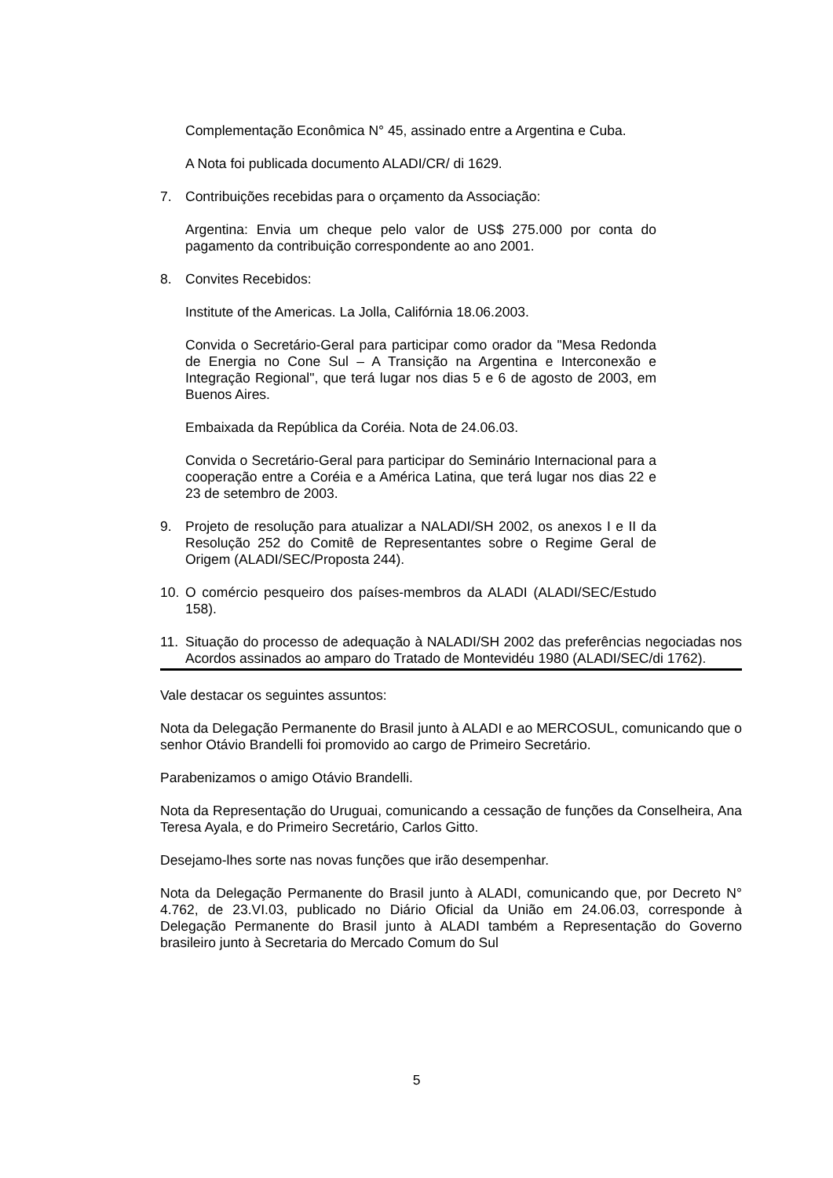Complementação Econômica N° 45, assinado entre a Argentina e Cuba.
A Nota foi publicada documento ALADI/CR/ di 1629.
7. Contribuições recebidas para o orçamento da Associação:
Argentina: Envia um cheque pelo valor de US$ 275.000 por conta do pagamento da contribuição correspondente ao ano 2001.
8. Convites Recebidos:
Institute of the Americas. La Jolla, Califórnia 18.06.2003.
Convida o Secretário-Geral para participar como orador da "Mesa Redonda de Energia no Cone Sul – A Transição na Argentina e Interconexão e Integração Regional", que terá lugar nos dias 5 e 6 de agosto de 2003, em Buenos Aires.
Embaixada da República da Coréia. Nota de 24.06.03.
Convida o Secretário-Geral para participar do Seminário Internacional para a cooperação entre a Coréia e a América Latina, que terá lugar nos dias 22 e 23 de setembro de 2003.
9. Projeto de resolução para atualizar a NALADI/SH 2002, os anexos I e II da Resolução 252 do Comitê de Representantes sobre o Regime Geral de Origem (ALADI/SEC/Proposta 244).
10. O comércio pesqueiro dos países-membros da ALADI (ALADI/SEC/Estudo 158).
11. Situação do processo de adequação à NALADI/SH 2002 das preferências negociadas nos Acordos assinados ao amparo do Tratado de Montevidéu 1980 (ALADI/SEC/di 1762).
Vale destacar os seguintes assuntos:
Nota da Delegação Permanente do Brasil junto à ALADI e ao MERCOSUL, comunicando que o senhor Otávio Brandelli foi promovido ao cargo de Primeiro Secretário.
Parabenizamos o amigo Otávio Brandelli.
Nota da Representação do Uruguai, comunicando a cessação de funções da Conselheira, Ana Teresa Ayala, e do Primeiro Secretário, Carlos Gitto.
Desejamo-lhes sorte nas novas funções que irão desempenhar.
Nota da Delegação Permanente do Brasil junto à ALADI, comunicando que, por Decreto N° 4.762, de 23.VI.03, publicado no Diário Oficial da União em 24.06.03, corresponde à Delegação Permanente do Brasil junto à ALADI também a Representação do Governo brasileiro junto à Secretaria do Mercado Comum do Sul
5